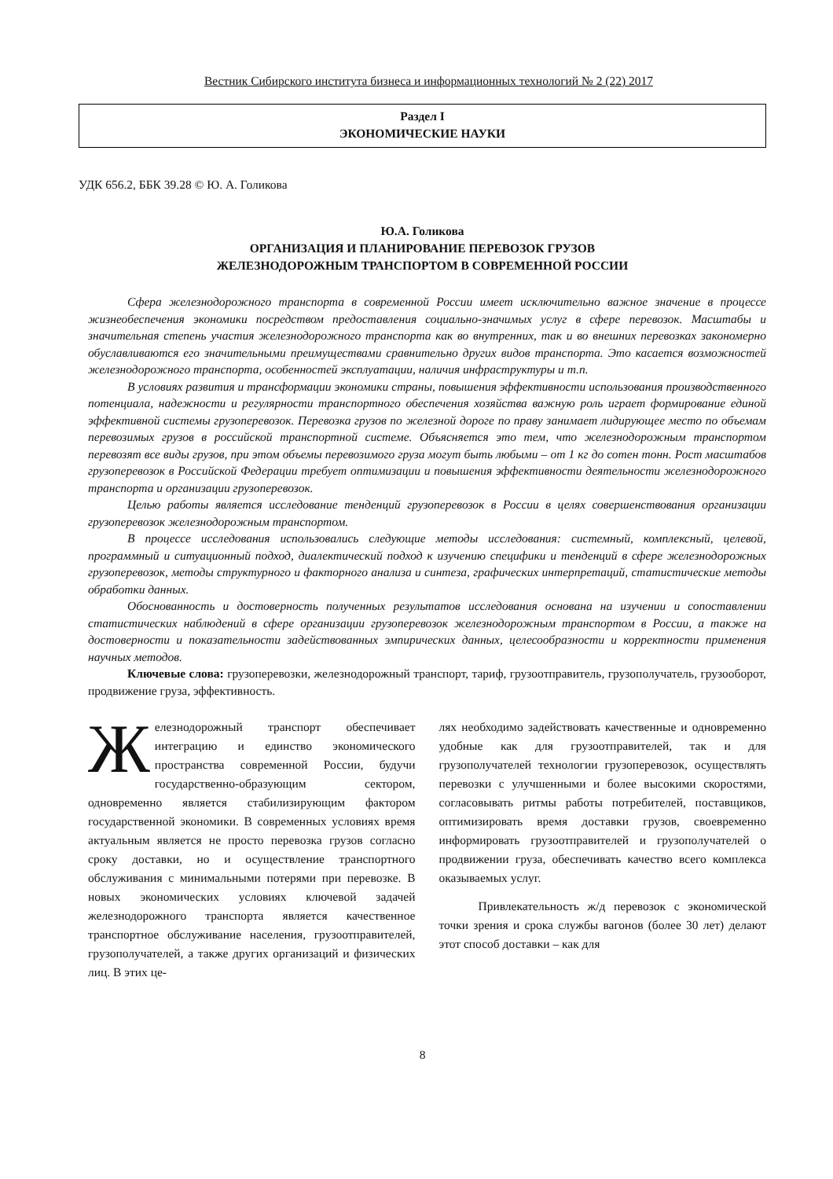Вестник Сибирского института бизнеса и информационных технологий № 2 (22) 2017
Раздел I
ЭКОНОМИЧЕСКИЕ НАУКИ
УДК 656.2, ББК 39.28 © Ю. А. Голикова
Ю.А. Голикова
ОРГАНИЗАЦИЯ И ПЛАНИРОВАНИЕ ПЕРЕВОЗОК ГРУЗОВ
ЖЕЛЕЗНОДОРОЖНЫМ ТРАНСПОРТОМ В СОВРЕМЕННОЙ РОССИИ
Сфера железнодорожного транспорта в современной России имеет исключительно важное значение в процессе жизнеобеспечения экономики посредством предоставления социально-значимых услуг в сфере перевозок. Масштабы и значительная степень участия железнодорожного транспорта как во внутренних, так и во внешних перевозках закономерно обуславливаются его значительными преимуществами сравнительно других видов транспорта. Это касается возможностей железнодорожного транспорта, особенностей эксплуатации, наличия инфраструктуры и т.п.
В условиях развития и трансформации экономики страны, повышения эффективности использования производственного потенциала, надежности и регулярности транспортного обеспечения хозяйства важную роль играет формирование единой эффективной системы грузоперевозок. Перевозка грузов по железной дороге по праву занимает лидирующее место по объемам перевозимых грузов в российской транспортной системе. Объясняется это тем, что железнодорожным транспортом перевозят все виды грузов, при этом объемы перевозимого груза могут быть любыми – от 1 кг до сотен тонн. Рост масштабов грузоперевозок в Российской Федерации требует оптимизации и повышения эффективности деятельности железнодорожного транспорта и организации грузоперевозок.
Целью работы является исследование тенденций грузоперевозок в России в целях совершенствования организации грузоперевозок железнодорожным транспортом.
В процессе исследования использовались следующие методы исследования: системный, комплексный, целевой, программный и ситуационный подход, диалектический подход к изучению специфики и тенденций в сфере железнодорожных грузоперевозок, методы структурного и факторного анализа и синтеза, графических интерпретаций, статистические методы обработки данных.
Обоснованность и достоверность полученных результатов исследования основана на изучении и сопоставлении статистических наблюдений в сфере организации грузоперевозок железнодорожным транспортом в России, а также на достоверности и показательности задействованных эмпирических данных, целесообразности и корректности применения научных методов.
Ключевые слова: грузоперевозки, железнодорожный транспорт, тариф, грузоотправитель, грузополучатель, грузооборот, продвижение груза, эффективность.
Железнодорожный транспорт обеспечивает интеграцию и единство экономического пространства современной России, будучи государственно-образующим сектором, одновременно является стабилизирующим фактором государственной экономики. В современных условиях время актуальным является не просто перевозка грузов согласно сроку доставки, но и осуществление транспортного обслуживания с минимальными потерями при перевозке. В новых экономических условиях ключевой задачей железнодорожного транспорта является качественное транспортное обслуживание населения, грузоотправителей, грузополучателей, а также других организаций и физических лиц. В этих це-
лях необходимо задействовать качественные и одновременно удобные как для грузоотправителей, так и для грузополучателей технологии грузоперевозок, осуществлять перевозки с улучшенными и более высокими скоростями, согласовывать ритмы работы потребителей, поставщиков, оптимизировать время доставки грузов, своевременно информировать грузоотправителей и грузополучателей о продвижении груза, обеспечивать качество всего комплекса оказываемых услуг.
Привлекательность ж/д перевозок с экономической точки зрения и срока службы вагонов (более 30 лет) делают этот способ доставки – как для
8